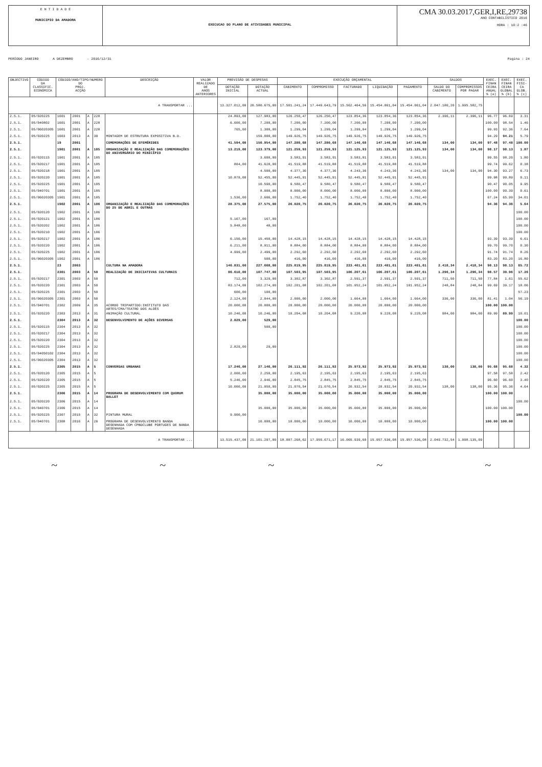E N T I D A D E
MUNICIPIO DA AMADORA
EXECUCAO DO PLANO DE ATIVIDADES MUNICIPAL
CMA 30.03.2017,GER,I,RE,29738
ANO CONTABILÍSTICO 2016
HORA : 10:2 :46
PERÍODO JANEIRO A DEZEMBRO - 2016/12/31 Pagina : 24
| OBJECTIVO | CÓDIGO DA CLASSIFIC. ECONÓMICA | CÓDIGO/ANO/TIPO/NUMERO DO PROJ. ACÇÃO | | | | DESCRIÇÃO | VALOR REALIZADO DE ANOS ANTERIORES | PREVISÃO DE DESPESAS | | EXECUÇÃO ORÇAMENTAL | | | | | SALDOS | | EXEC. FINAN CEIRA ANUAL % (a) | EXEC. FINAN CEIRA GLOBAL % (b) | EXEC. FISI- CA GLOB. % (c) |
| --- | --- | --- | --- | --- | --- | --- | --- | --- | --- | --- | --- | --- | --- | --- | --- | --- | --- | --- | --- |
| | | | | | | | | DOTAÇÃO INICIAL | DOTAÇÃO ACTUAL | CABIMENTO | COMPROMISSO | FACTURADO | LIQUIDAÇÃO | PAGAMENTO | SALDO DO CABIMENTO | COMPROMISSOS POR PAGAR | | | |
| A TRANSPORTAR ... | | | | | | | | 13.327.012,00 | 20.580.675,00 | 17.501.241,24 | 17.449.643,79 | 15.562.464,56 | 15.454.061,04 | 15.454.061,04 | 2.047.180,20 | 1.995.582,75 | | | |
| 2.5.1. | 05/020225 | 1601 | 2001 | A | 228 | | | 24.893,00 | 127.983,00 | 126.250,47 | 126.250,47 | 123.854,36 | 123.854,36 | 123.854,36 | 2.396,11 | 2.396,11 | 96.77 | 96.69 | 3.31 |
| 2.5.1. | 05/040802 | 1601 | 2001 | A | 228 | | | 6.600,00 | 7.200,00 | 7.200,00 | 7.200,00 | 7.200,00 | 7.200,00 | 7.200,00 | | | 100.00 | 98.54 | 1.46 |
| 2.5.1. | 05/06020305 | 1601 | 2001 | A | 228 | | | 765,00 | 1.300,00 | 1.299,04 | 1.299,04 | 1.299,04 | 1.299,04 | 1.299,04 | | | 99.93 | 92.36 | 7.64 |
| 2.5.1. | 05/020225 | 1603 | 2013 | A | 30 | MONTAGEM DE ESTRUTURA EXPOSITIVA B.D. | | | 159.000,00 | 149.926,75 | 149.926,75 | 149.926,75 | 149.926,75 | 149.926,75 | | | 94.29 | 94.21 | 5.79 |
| 2.5.1. | | 19 | 2001 | | | COMEMORAÇÕES DE EFEMÉRIDES | | 41.594,00 | 150.954,00 | 147.280,68 | 147.280,68 | 147.146,68 | 147.146,68 | 147.146,68 | 134,00 | 134,00 | 97.48 | 97.48 | 100.00 |
| 2.5.1. | | 1901 | 2001 | A | 185 | ORGANIZAÇÃO E REALIZAÇÃO DAS COMEMORAÇÕES DO ANIVERSÁRIO DO MINICÍPIO | | 13.219,00 | 123.379,00 | 121.259,93 | 121.259,93 | 121.125,93 | 121.125,93 | 121.125,93 | 134,00 | 134,00 | 98.17 | 98.13 | 1.87 |
| 2.5.1. | 05/020115 | 1901 | 2001 | A | 185 | | | | 3.600,00 | 3.583,91 | 3.583,91 | 3.583,91 | 3.583,91 | 3.583,91 | | | 99.55 | 98.20 | 1.80 |
| 2.5.1. | 05/020217 | 1901 | 2001 | A | 185 | | | 804,00 | 41.628,00 | 41.519,88 | 41.519,88 | 41.519,88 | 41.519,88 | 41.519,88 | | | 99.74 | 99.62 | 0.38 |
| 2.5.1. | 05/020218 | 1901 | 2001 | A | 185 | | | | 4.500,00 | 4.377,36 | 4.377,36 | 4.243,36 | 4.243,36 | 4.243,36 | 134,00 | 134,00 | 94.30 | 93.27 | 6.73 |
| 2.5.1. | 05/020220 | 1901 | 2001 | A | 185 | | | 10.879,00 | 52.455,00 | 52.445,91 | 52.445,91 | 52.445,91 | 52.445,91 | 52.445,91 | | | 99.98 | 99.89 | 0.11 |
| 2.5.1. | 05/020225 | 1901 | 2001 | A | 185 | | | | 10.590,00 | 9.580,47 | 9.580,47 | 9.580,47 | 9.580,47 | 9.580,47 | | | 90.47 | 90.05 | 9.95 |
| 2.5.1. | 05/040701 | 1901 | 2001 | A | 185 | | | | 8.000,00 | 8.000,00 | 8.000,00 | 8.000,00 | 8.000,00 | 8.000,00 | | | 100.00 | 99.39 | 0.61 |
| 2.5.1. | 05/06020305 | 1901 | 2001 | A | 185 | | | 1.536,00 | 2.606,00 | 1.752,40 | 1.752,40 | 1.752,40 | 1.752,40 | 1.752,40 | | | 67.24 | 65.99 | 34.01 |
| 2.5.1. | | 1902 | 2001 | A | 186 | ORGANIZAÇÃO E REALIZAÇÃO DAS COMEMORAÇÕES DO 25 DE ABRIL E OUTRAS | | 28.375,00 | 27.575,00 | 26.020,75 | 26.020,75 | 26.020,75 | 26.020,75 | 26.020,75 | | | 94.36 | 94.36 | 5.64 |
| 2.5.1. | 05/020120 | 1902 | 2001 | A | 186 | | | | | | | | | | | | | | 100.00 |
| 2.5.1. | 05/020121 | 1902 | 2001 | A | 186 | | | 5.167,00 | 167,00 | | | | | | | | | | 100.00 |
| 2.5.1. | 05/020202 | 1902 | 2001 | A | 186 | | | 5.848,00 | 48,00 | | | | | | | | | | 100.00 |
| 2.5.1. | 05/020210 | 1902 | 2001 | A | 186 | | | | | | | | | | | | | | 100.00 |
| 2.5.1. | 05/020217 | 1902 | 2001 | A | 186 | | | 6.150,00 | 15.450,00 | 14.428,15 | 14.428,15 | 14.428,15 | 14.428,15 | 14.428,15 | | | 93.39 | 93.39 | 6.61 |
| 2.5.1. | 05/020220 | 1902 | 2001 | A | 186 | | | 6.211,00 | 8.911,00 | 8.884,00 | 8.884,00 | 8.884,00 | 8.884,00 | 8.884,00 | | | 99.70 | 99.70 | 0.30 |
| 2.5.1. | 05/020225 | 1902 | 2001 | A | 186 | | | 4.999,00 | 2.499,00 | 2.292,60 | 2.292,60 | 2.292,60 | 2.292,60 | 2.292,60 | | | 91.74 | 91.74 | 8.26 |
| 2.5.1. | 05/06020305 | 1902 | 2001 | A | 186 | | | | 500,00 | 416,00 | 416,00 | 416,00 | 416,00 | 416,00 | | | 83.20 | 83.20 | 16.80 |
| 2.5.1. | | 23 | 2003 | | | CULTURA NA AMADORA | | 146.831,00 | 227.668,00 | 225.819,95 | 225.819,95 | 223.401,61 | 223.401,61 | 223.401,61 | 2.418,34 | 2.418,34 | 98.13 | 98.13 | 65.72 |
| 2.5.1. | | 2301 | 2003 | A | 50 | REALIZAÇÃO DE INICIATIVAS CULTURAIS | | 86.610,00 | 107.747,00 | 107.503,95 | 107.503,95 | 106.207,61 | 106.207,61 | 106.207,61 | 1.296,34 | 1.296,34 | 98.57 | 39.96 | 17.26 |
| 2.5.1. | 05/020217 | 2301 | 2003 | A | 50 | | | 712,00 | 3.329,00 | 3.302,87 | 3.302,87 | 2.591,37 | 2.591,37 | 2.591,37 | 711,50 | 711,50 | 77.84 | 1.61 | 55.62 |
| 2.5.1. | 05/020220 | 2301 | 2003 | A | 50 | | | 83.174,00 | 102.274,00 | 102.201,08 | 102.201,08 | 101.952,24 | 101.952,24 | 101.952,24 | 248,84 | 248,84 | 99.69 | 39.17 | 18.06 |
| 2.5.1. | 05/020225 | 2301 | 2003 | A | 50 | | | 600,00 | 100,00 | | | | | | | | | | 57.23 |
| 2.5.1. | 05/06020305 | 2301 | 2003 | A | 50 | | | 2.124,00 | 2.044,00 | 2.000,00 | 2.000,00 | 1.664,00 | 1.664,00 | 1.664,00 | 336,00 | 336,00 | 81.41 | 1.04 | 56.19 |
| 2.5.1. | 05/040701 | 2302 | 2009 | A | 35 | ACORDO TRIPARTIDO:INSTITUTO DAS ARTES/CMA/TEATRO DOS ALOÉS | | 20.000,00 | 20.000,00 | 20.000,00 | 20.000,00 | 20.000,00 | 20.000,00 | 20.000,00 | | | 100.00 | 100.00 | |
| 2.5.1. | 05/020220 | 2303 | 2013 | A | 31 | ANIMAÇÃO CULTURAL | | 10.246,00 | 10.246,00 | 10.204,08 | 10.204,08 | 9.220,08 | 9.220,08 | 9.220,08 | 984,00 | 984,00 | 89.99 | 89.99 | 10.01 |
| 2.5.1. | | 2304 | 2013 | A | 32 | DESENVOLVIMENTO DE AÇÕES DIVERSAS | | 2.829,00 | 529,00 | | | | | | | | | | 100.00 |
| 2.5.1. | 05/020115 | 2304 | 2013 | A | 32 | | | | 500,00 | | | | | | | | | | 100.00 |
| 2.5.1. | 05/020217 | 2304 | 2013 | A | 32 | | | | | | | | | | | | | | 100.00 |
| 2.5.1. | 05/020220 | 2304 | 2013 | A | 32 | | | | | | | | | | | | | | 100.00 |
| 2.5.1. | 05/020225 | 2304 | 2013 | A | 32 | | | 2.829,00 | 29,00 | | | | | | | | | | 100.00 |
| 2.5.1. | 05/04050102 | 2304 | 2013 | A | 32 | | | | | | | | | | | | | | 100.00 |
| 2.5.1. | 05/06020305 | 2304 | 2013 | A | 32 | | | | | | | | | | | | | | 100.00 |
| 2.5.1. | | 2305 | 2015 | A | 5 | CONVERSAS URBANAS | | 17.246,00 | 27.146,00 | 26.111,92 | 26.111,92 | 25.973,92 | 25.973,92 | 25.973,92 | 138,00 | 138,00 | 95.68 | 95.68 | 4.32 |
| 2.5.1. | 05/020120 | 2305 | 2015 | A | 5 | | | 2.000,00 | 2.250,00 | 2.195,63 | 2.195,63 | 2.195,63 | 2.195,63 | 2.195,63 | | | 97.58 | 97.58 | 2.42 |
| 2.5.1. | 05/020220 | 2305 | 2015 | A | 5 | | | 5.246,00 | 2.946,00 | 2.845,75 | 2.845,75 | 2.845,75 | 2.845,75 | 2.845,75 | | | 96.60 | 96.60 | 3.40 |
| 2.5.1. | 05/020225 | 2305 | 2015 | A | 5 | | | 10.000,00 | 21.950,00 | 21.070,54 | 21.070,54 | 20.932,54 | 20.932,54 | 20.932,54 | 138,00 | 138,00 | 95.36 | 95.36 | 4.64 |
| 2.5.1. | | 2306 | 2015 | A | 14 | PROGRAMA DE DESENVOLVIMENTO COM QUORUM BALLET | | | 35.000,00 | 35.000,00 | 35.000,00 | 35.000,00 | 35.000,00 | 35.000,00 | | | 100.00 | 100.00 | |
| 2.5.1. | 05/020220 | 2306 | 2015 | A | 14 | | | | | | | | | | | | | | 100.00 |
| 2.5.1. | 05/040701 | 2306 | 2015 | A | 14 | | | | 35.000,00 | 35.000,00 | 35.000,00 | 35.000,00 | 35.000,00 | 35.000,00 | | | 100.00 | 100.00 | |
| 2.5.1. | 05/020225 | 2307 | 2015 | A | 32 | PINTURA MURAL | | 9.900,00 | | | | | | | | | | | 100.00 |
| 2.5.1. | 05/040701 | 2308 | 2016 | A | 26 | PROGRAMA DE DESENVOLVIMENTO BANDA DESENHADA COM CPBDCLUBE PORTUGES DE BANDA DESENHADA | | | 10.000,00 | 10.000,00 | 10.000,00 | 10.000,00 | 10.000,00 | 10.000,00 | | | 100.00 | 100.00 | |
| A TRANSPORTAR ... | | | | | | | | 13.515.437,00 | 21.101.297,00 | 18.007.268,62 | 17.955.671,17 | 16.065.939,60 | 15.957.536,08 | 15.957.536,08 | 2.049.732,54 | 1.998.135,09 | | | |
~ ~ ~ ~ ~